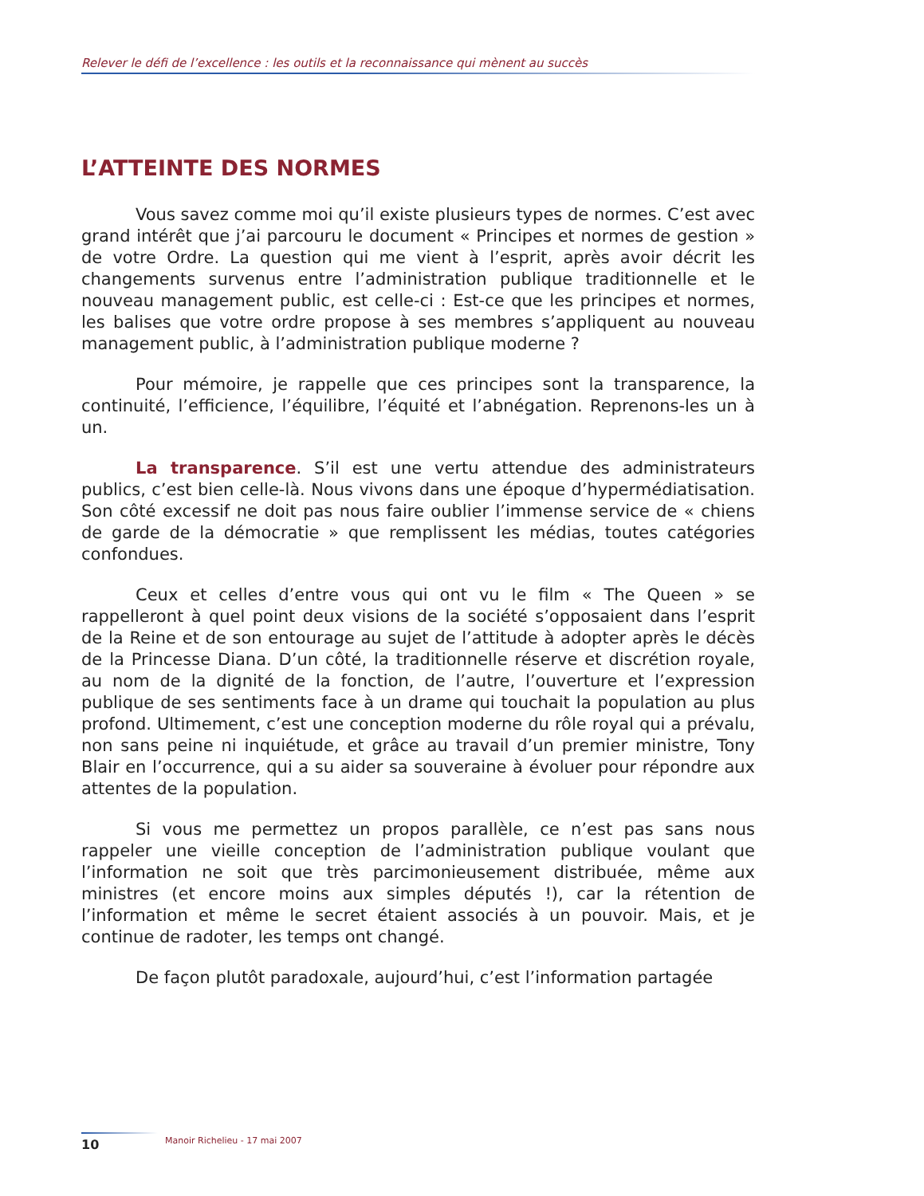Relever le défi de l’excellence : les outils et la reconnaissance qui mènent au succès
L’ATTEINTE DES NORMES
Vous savez comme moi qu’il existe plusieurs types de normes. C’est avec grand intérêt que j’ai parcouru le document « Principes et normes de gestion » de votre Ordre. La question qui me vient à l’esprit, après avoir décrit les changements survenus entre l’administration publique traditionnelle et le nouveau management public, est celle-ci : Est-ce que les principes et normes, les balises que votre ordre propose à ses membres s’appliquent au nouveau management public, à l’administration publique moderne ?
Pour mémoire, je rappelle que ces principes sont la transparence, la continuité, l’efficience, l’équilibre, l’équité et l’abnégation. Reprenons-les un à un.
La transparence. S’il est une vertu attendue des administrateurs publics, c’est bien celle-là. Nous vivons dans une époque d’hypermédiatisation. Son côté excessif ne doit pas nous faire oublier l’immense service de « chiens de garde de la démocratie » que remplissent les médias, toutes catégories confondues.
Ceux et celles d’entre vous qui ont vu le film « The Queen » se rappelleront à quel point deux visions de la société s’opposaient dans l’esprit de la Reine et de son entourage au sujet de l’attitude à adopter après le décès de la Princesse Diana. D’un côté, la traditionnelle réserve et discrétion royale, au nom de la dignité de la fonction, de l’autre, l’ouverture et l’expression publique de ses sentiments face à un drame qui touchait la population au plus profond. Ultimement, c’est une conception moderne du rôle royal qui a prévalu, non sans peine ni inquiétude, et grâce au travail d’un premier ministre, Tony Blair en l’occurrence, qui a su aider sa souveraine à évoluer pour répondre aux attentes de la population.
Si vous me permettez un propos parallèle, ce n’est pas sans nous rappeler une vieille conception de l’administration publique voulant que l’information ne soit que très parcimonieusement distribuée, même aux ministres (et encore moins aux simples députés !), car la rétention de l’information et même le secret étaient associés à un pouvoir. Mais, et je continue de radoter, les temps ont changé.
De façon plutôt paradoxale, aujourd’hui, c’est l’information partagée
10
Manoir Richelieu - 17 mai 2007